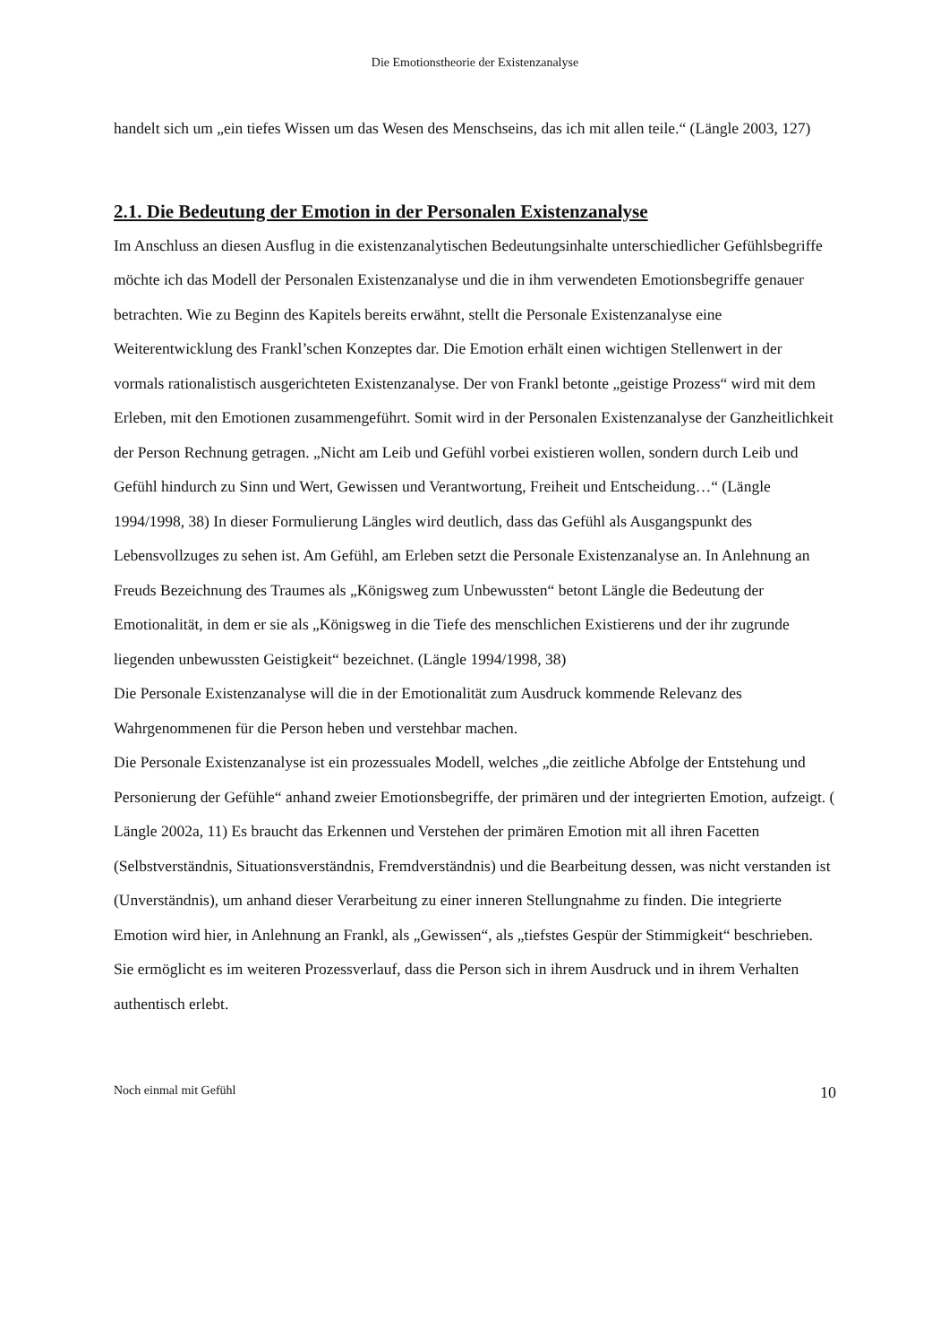Die Emotionstheorie der Existenzanalyse
handelt sich um „ein tiefes Wissen um das Wesen des Menschseins, das ich mit allen teile.“ (Längle 2003, 127)
2.1. Die Bedeutung der Emotion in der Personalen Existenzanalyse
Im Anschluss an diesen Ausflug in die existenzanalytischen Bedeutungsinhalte unterschiedlicher Gefühlsbegriffe möchte ich das Modell der Personalen Existenzanalyse und die in ihm verwendeten Emotionsbegriffe genauer betrachten. Wie zu Beginn des Kapitels bereits erwähnt, stellt die Personale Existenzanalyse eine Weiterentwicklung des Frankl’schen Konzeptes dar. Die Emotion erhält einen wichtigen Stellenwert in der vormals rationalistisch ausgerichteten Existenzanalyse. Der von Frankl betonte „geistige Prozess“ wird mit dem Erleben, mit den Emotionen zusammengeführt. Somit wird in der Personalen Existenzanalyse der Ganzheitlichkeit der Person Rechnung getragen. „Nicht am Leib und Gefühl vorbei existieren wollen, sondern durch Leib und Gefühl hindurch zu Sinn und Wert, Gewissen und Verantwortung, Freiheit und Entscheidung…“ (Längle 1994/1998, 38) In dieser Formulierung Längles wird deutlich, dass das Gefühl als Ausgangspunkt des Lebensvollzuges zu sehen ist. Am Gefühl, am Erleben setzt die Personale Existenzanalyse an. In Anlehnung an Freuds Bezeichnung des Traumes als „Königsweg zum Unbewussten“ betont Längle die Bedeutung der Emotionalität, in dem er sie als „Königsweg in die Tiefe des menschlichen Existierens und der ihr zugrunde liegenden unbewussten Geistigkeit“ bezeichnet. (Längle 1994/1998, 38)
Die Personale Existenzanalyse will die in der Emotionalität zum Ausdruck kommende Relevanz des Wahrgenommenen für die Person heben und verstehbar machen.
Die Personale Existenzanalyse ist ein prozessuales Modell, welches „die zeitliche Abfolge der Entstehung und Personierung der Gefühle“ anhand zweier Emotionsbegriffe, der primären und der integrierten Emotion, aufzeigt. ( Längle 2002a, 11) Es braucht das Erkennen und Verstehen der primären Emotion mit all ihren Facetten (Selbstverständnis, Situationsverständnis, Fremdverständnis) und die Bearbeitung dessen, was nicht verstanden ist (Unverständnis), um anhand dieser Verarbeitung zu einer inneren Stellungnahme zu finden. Die integrierte Emotion wird hier, in Anlehnung an Frankl, als „Gewissen“, als „tiefstes Gespür der Stimmigkeit“ beschrieben. Sie ermöglicht es im weiteren Prozessverlauf, dass die Person sich in ihrem Ausdruck und in ihrem Verhalten authentisch erlebt.
Noch einmal mit Gefühl 10